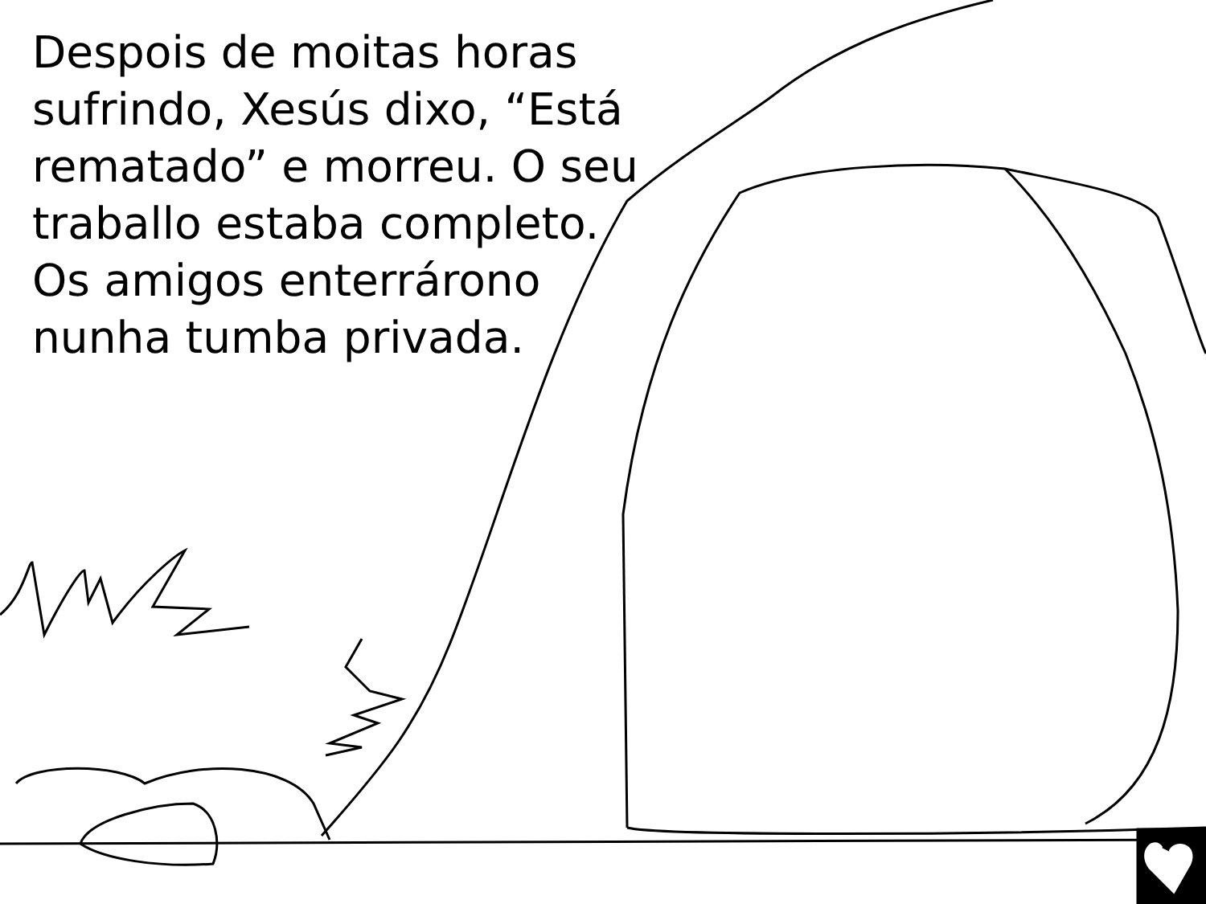Despois de moitas horas sufrindo, Xesús dixo, “Está rematado” e morreu. O seu traballo estaba completo. Os amigos enterrárono nunha tumba privada.